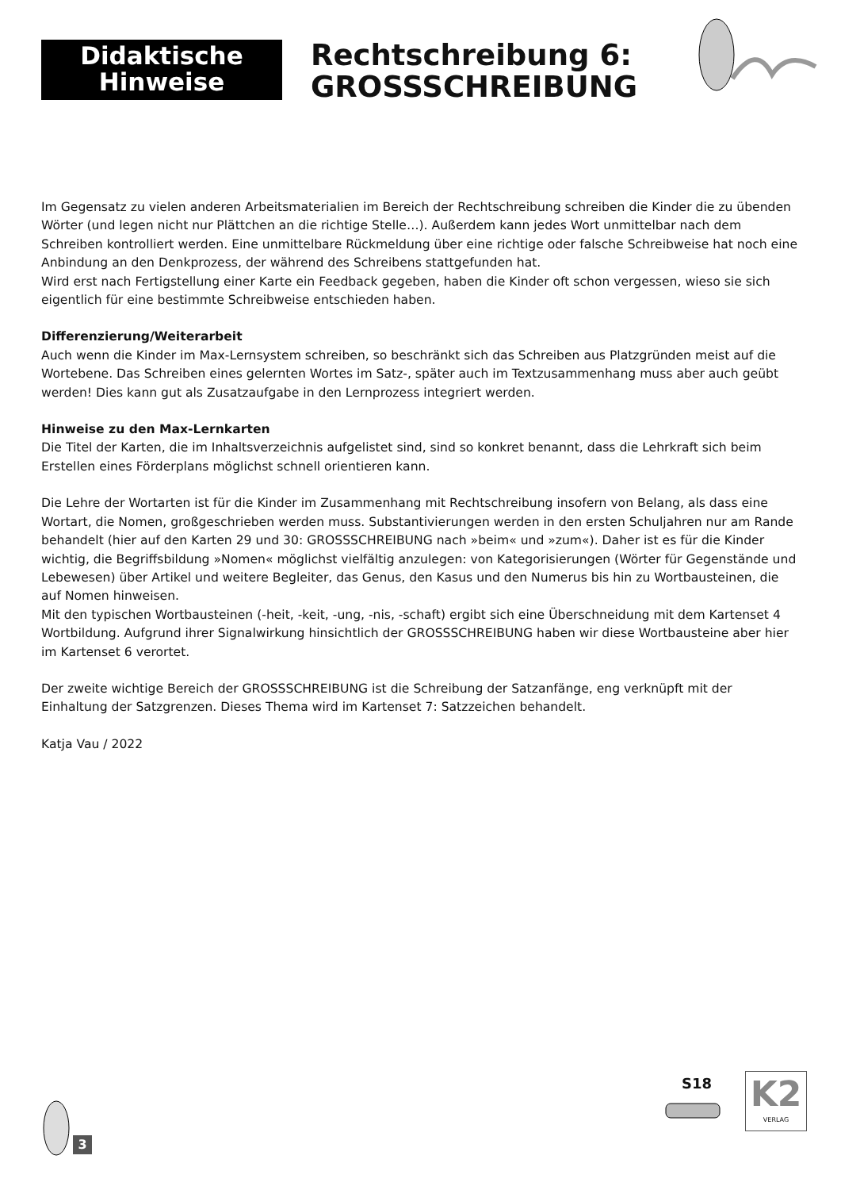Didaktische
Hinweise
Rechtschreibung 6:
GROSSSCHREIBUNG
Im Gegensatz zu vielen anderen Arbeitsmaterialien im Bereich der Rechtschreibung schreiben die Kinder die zu übenden Wörter (und legen nicht nur Plättchen an die richtige Stelle…). Außerdem kann jedes Wort unmittelbar nach dem Schreiben kontrolliert werden. Eine unmittelbare Rückmeldung über eine richtige oder falsche Schreibweise hat noch eine Anbindung an den Denkprozess, der während des Schreibens stattgefunden hat.
Wird erst nach Fertigstellung einer Karte ein Feedback gegeben, haben die Kinder oft schon vergessen, wieso sie sich eigentlich für eine bestimmte Schreibweise entschieden haben.
Differenzierung/Weiterarbeit
Auch wenn die Kinder im Max-Lernsystem schreiben, so beschränkt sich das Schreiben aus Platzgründen meist auf die Wortebene. Das Schreiben eines gelernten Wortes im Satz-, später auch im Textzusammenhang muss aber auch geübt werden! Dies kann gut als Zusatzaufgabe in den Lernprozess integriert werden.
Hinweise zu den Max-Lernkarten
Die Titel der Karten, die im Inhaltsverzeichnis aufgelistet sind, sind so konkret benannt, dass die Lehrkraft sich beim Erstellen eines Förderplans möglichst schnell orientieren kann.
Die Lehre der Wortarten ist für die Kinder im Zusammenhang mit Rechtschreibung insofern von Belang, als dass eine Wortart, die Nomen, großgeschrieben werden muss. Substantivierungen werden in den ersten Schuljahren nur am Rande behandelt (hier auf den Karten 29 und 30: GROSSSCHREIBUNG nach »beim« und »zum«). Daher ist es für die Kinder wichtig, die Begriffsbildung »Nomen« möglichst vielfältig anzulegen: von Kategorisierungen (Wörter für Gegenstände und Lebewesen) über Artikel und weitere Begleiter, das Genus, den Kasus und den Numerus bis hin zu Wortbausteinen, die auf Nomen hinweisen.
Mit den typischen Wortbausteinen (-heit, -keit, -ung, -nis, -schaft) ergibt sich eine Überschneidung mit dem Kartenset 4 Wortbildung. Aufgrund ihrer Signalwirkung hinsichtlich der GROSSSCHREIBUNG haben wir diese Wortbausteine aber hier im Kartenset 6 verortet.
Der zweite wichtige Bereich der GROSSSCHREIBUNG ist die Schreibung der Satzanfänge, eng verknüpft mit der Einhaltung der Satzgrenzen. Dieses Thema wird im Kartenset 7: Satzzeichen behandelt.
Katja Vau / 2022
3
S18
K2
VERLAG